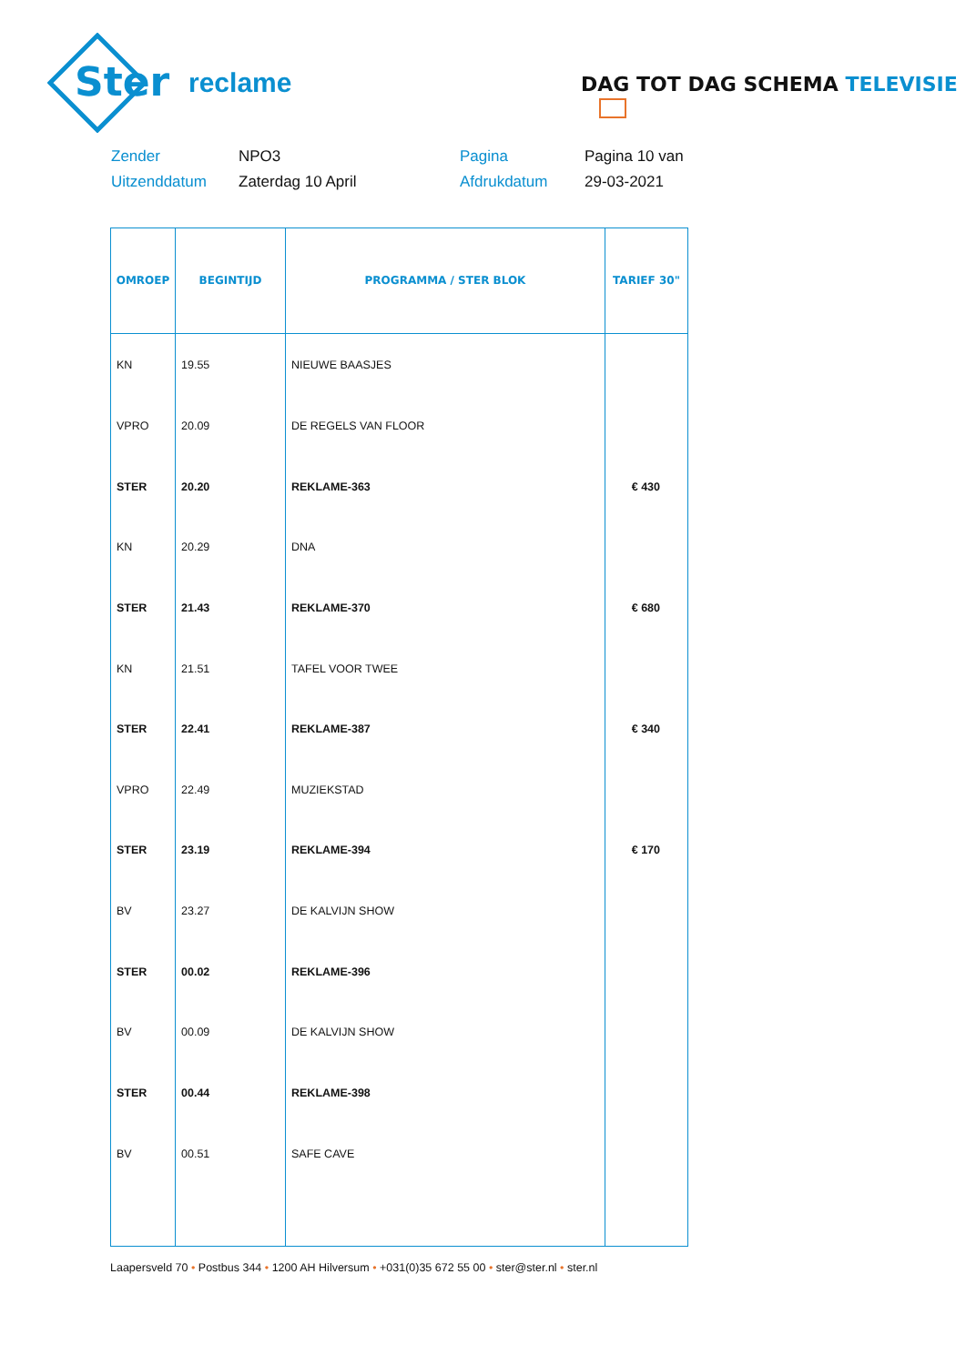Ster
reclame
DAG TOT DAG SCHEMA TELEVISIE
Zender
NPO3
Pagina
Pagina 10 van
Uitzenddatum
Zaterdag 10 April
Afdrukdatum
29-03-2021
| OMROEP | BEGINTIJD | PROGRAMMA / STER BLOK | TARIEF 30" |
| --- | --- | --- | --- |
| KN | 19.55 | NIEUWE BAASJES | |
| VPRO | 20.09 | DE REGELS VAN FLOOR | |
| STER | 20.20 | REKLAME-363 | € 430 |
| KN | 20.29 | DNA | |
| STER | 21.43 | REKLAME-370 | € 680 |
| KN | 21.51 | TAFEL VOOR TWEE | |
| STER | 22.41 | REKLAME-387 | € 340 |
| VPRO | 22.49 | MUZIEKSTAD | |
| STER | 23.19 | REKLAME-394 | € 170 |
| BV | 23.27 | DE KALVIJN SHOW | |
| STER | 00.02 | REKLAME-396 | |
| BV | 00.09 | DE KALVIJN SHOW | |
| STER | 00.44 | REKLAME-398 | |
| BV | 00.51 | SAFE CAVE | |
Laapersveld 70 • Postbus 344 • 1200 AH Hilversum • +031(0)35 672 55 00 • ster@ster.nl • ster.nl